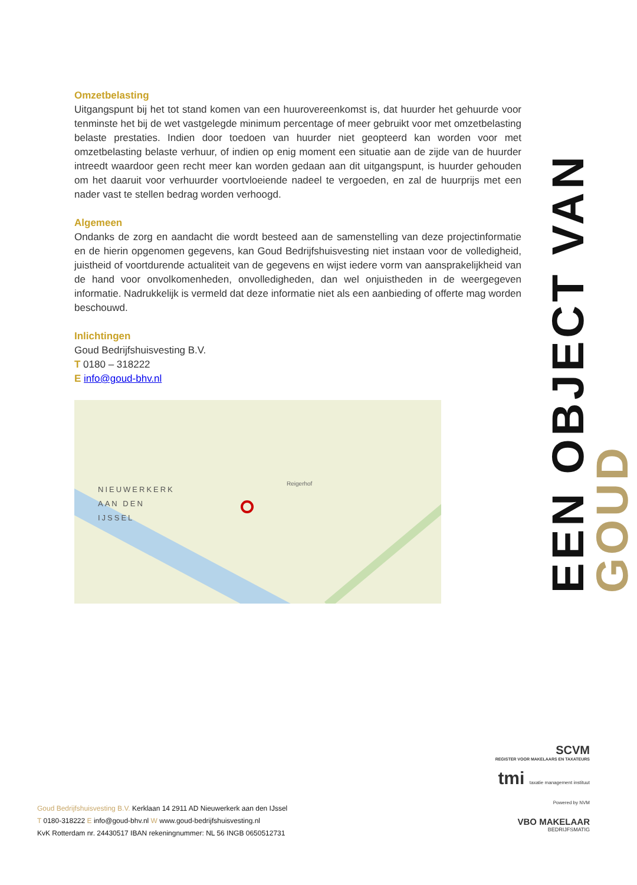Omzetbelasting
Uitgangspunt bij het tot stand komen van een huurovereenkomst is, dat huurder het gehuurde voor tenminste het bij de wet vastgelegde minimum percentage of meer gebruikt voor met omzetbelasting belaste prestaties. Indien door toedoen van huurder niet geopteerd kan worden voor met omzetbelasting belaste verhuur, of indien op enig moment een situatie aan de zijde van de huurder intreedt waardoor geen recht meer kan worden gedaan aan dit uitgangspunt, is huurder gehouden om het daaruit voor verhuurder voortvloeiende nadeel te vergoeden, en zal de huurprijs met een nader vast te stellen bedrag worden verhoogd.
Algemeen
Ondanks de zorg en aandacht die wordt besteed aan de samenstelling van deze projectinformatie en de hierin opgenomen gegevens, kan Goud Bedrijfshuisvesting niet instaan voor de volledigheid, juistheid of voortdurende actualiteit van de gegevens en wijst iedere vorm van aansprakelijkheid van de hand voor onvolkomenheden, onvolledigheden, dan wel onjuistheden in de weergegeven informatie. Nadrukkelijk is vermeld dat deze informatie niet als een aanbieding of offerte mag worden beschouwd.
Inlichtingen
Goud Bedrijfshuisvesting B.V.
T 0180 – 318222
E info@goud-bhv.nl
NIEUWERKERK
AAN DEN
IJSSEL
Reigerhof
EEN OBJECT VAN GOUD
SCVM
REGISTER VOOR MAKELAARS EN TAXATEURS
tmi taxatie management instituut Powered by NVM
VBO MAKELAAR
BEDRIJFSMATIG
Goud Bedrijfshuisvesting B.V. Kerklaan 14 2911 AD Nieuwerkerk aan den IJssel
T 0180-318222 E info@goud-bhv.nl W www.goud-bedrijfshuisvesting.nl
KvK Rotterdam nr. 24430517 IBAN rekeningnummer: NL 56 INGB 0650512731